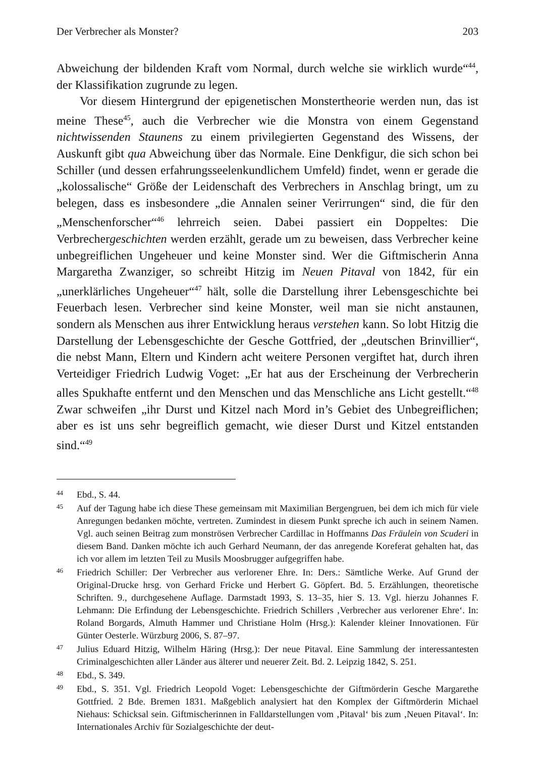Der Verbrecher als Monster? 203
Abweichung der bildenden Kraft vom Normal, durch welche sie wirklich wurde“<sup>44</sup>, der Klassifikation zugrunde zu legen.
Vor diesem Hintergrund der epigenetischen Monstertheorie werden nun, das ist meine These<sup>45</sup>, auch die Verbrecher wie die Monstra von einem Gegenstand nichtwissenden Staunens zu einem privilegierten Gegenstand des Wissens, der Auskunft gibt qua Abweichung über das Normale. Eine Denkfigur, die sich schon bei Schiller (und dessen erfahrungsseelenkundlichem Umfeld) findet, wenn er gerade die „kolossalische“ Größe der Leidenschaft des Verbrechers in Anschlag bringt, um zu belegen, dass es insbesondere „die Annalen seiner Verirrungen“ sind, die für den „Menschenforscher“<sup>46</sup> lehrreich seien. Dabei passiert ein Doppeltes: Die Verbrechergeschichten werden erzählt, gerade um zu beweisen, dass Verbrecher keine unbegreiflichen Ungeheuer und keine Monster sind. Wer die Giftmischerin Anna Margaretha Zwanziger, so schreibt Hitzig im Neuen Pitaval von 1842, für ein „unerklärliches Ungeheuer“<sup>47</sup> hält, solle die Darstellung ihrer Lebensgeschichte bei Feuerbach lesen. Verbrecher sind keine Monster, weil man sie nicht anstaunen, sondern als Menschen aus ihrer Entwicklung heraus verstehen kann. So lobt Hitzig die Darstellung der Lebensgeschichte der Gesche Gottfried, der „deutschen Brinvillier“, die nebst Mann, Eltern und Kindern acht weitere Personen vergiftet hat, durch ihren Verteidiger Friedrich Ludwig Voget: „Er hat aus der Erscheinung der Verbrecherin alles Spukhafte entfernt und den Menschen und das Menschliche ans Licht gestellt.“<sup>48</sup> Zwar schweifen „ihr Durst und Kitzel nach Mord in’s Gebiet des Unbegreiflichen; aber es ist uns sehr begreiflich gemacht, wie dieser Durst und Kitzel entstanden sind.“<sup>49</sup>
44 Ebd., S. 44.
45 Auf der Tagung habe ich diese These gemeinsam mit Maximilian Bergengruen, bei dem ich mich für viele Anregungen bedanken möchte, vertreten. Zumindest in diesem Punkt spreche ich auch in seinem Namen. Vgl. auch seinen Beitrag zum monströsen Verbrecher Cardillac in Hoffmanns Das Fräulein von Scuderi in diesem Band. Danken möchte ich auch Gerhard Neumann, der das anregende Koreferat gehalten hat, das ich vor allem im letzten Teil zu Musils Moosbrugger aufgegriffen habe.
46 Friedrich Schiller: Der Verbrecher aus verlorener Ehre. In: Ders.: Sämtliche Werke. Auf Grund der Original-Drucke hrsg. von Gerhard Fricke und Herbert G. Göpfert. Bd. 5. Erzählungen, theoretische Schriften. 9., durchgesehene Auflage. Darmstadt 1993, S. 13–35, hier S. 13. Vgl. hierzu Johannes F. Lehmann: Die Erfindung der Lebensgeschichte. Friedrich Schillers ‚Verbrecher aus verlorener Ehre‘. In: Roland Borgards, Almuth Hammer und Christiane Holm (Hrsg.): Kalender kleiner Innovationen. Für Günter Oesterle. Würzburg 2006, S. 87–97.
47 Julius Eduard Hitzig, Wilhelm Häring (Hrsg.): Der neue Pitaval. Eine Sammlung der interessantesten Criminalgeschichten aller Länder aus älterer und neuerer Zeit. Bd. 2. Leipzig 1842, S. 251.
48 Ebd., S. 349.
49 Ebd., S. 351. Vgl. Friedrich Leopold Voget: Lebensgeschichte der Giftmörderin Gesche Margarethe Gottfried. 2 Bde. Bremen 1831. Maßgeblich analysiert hat den Komplex der Giftmörderin Michael Niehaus: Schicksal sein. Giftmischerinnen in Falldarstellungen vom ‚Pitaval‘ bis zum ‚Neuen Pitaval‘. In: Internationales Archiv für Sozialgeschichte der deut-